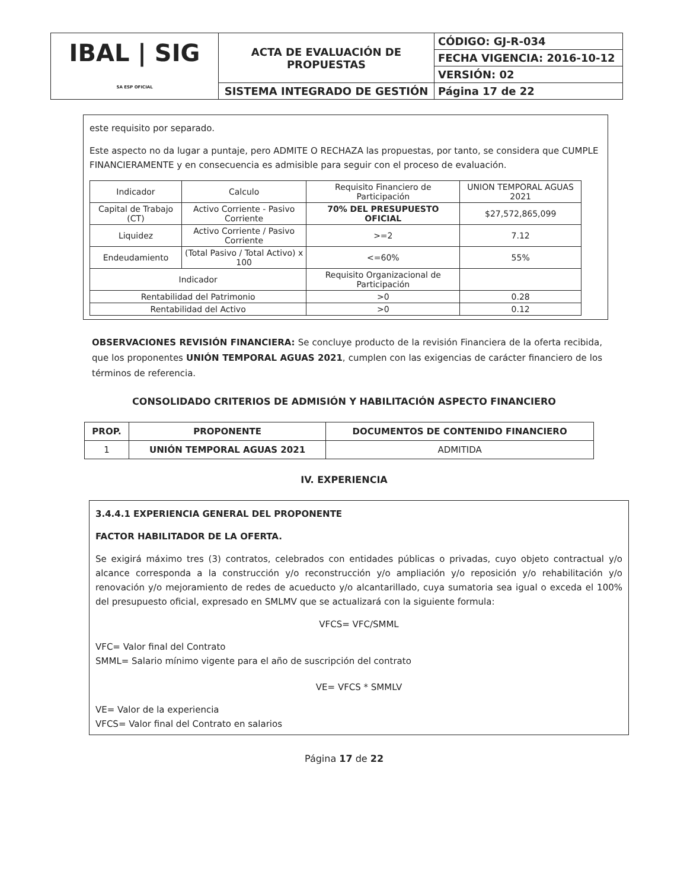| IBAL / SIG SA ESP OFICIAL | ACTA DE EVALUACIÓN DE PROPUESTAS | CÓDIGO: GJ-R-034 |
| | | FECHA VIGENCIA: 2016-10-12 |
| | | VERSIÓN: 02 |
| | SISTEMA INTEGRADO DE GESTIÓN | Página 17 de 22 |
este requisito por separado.
Este aspecto no da lugar a puntaje, pero ADMITE O RECHAZA las propuestas, por tanto, se considera que CUMPLE FINANCIERAMENTE y en consecuencia es admisible para seguir con el proceso de evaluación.
| Indicador | Calculo | Requisito Financiero de Participación | UNION TEMPORAL AGUAS 2021 |
| Capital de Trabajo (CT) | Activo Corriente - Pasivo Corriente | 70% DEL PRESUPUESTO OFICIAL | $27,572,865,099 |
| Liquidez | Activo Corriente / Pasivo Corriente | >=2 | 7.12 |
| Endeudamiento | (Total Pasivo / Total Activo) x 100 | <=60% | 55% |
| Indicador | | Requisito Organizacional de Participación | |
| Rentabilidad del Patrimonio | | >0 | 0.28 |
| Rentabilidad del Activo | | >0 | 0.12 |
OBSERVACIONES REVISIÓN FINANCIERA: Se concluye producto de la revisión Financiera de la oferta recibida, que los proponentes UNIÓN TEMPORAL AGUAS 2021, cumplen con las exigencias de carácter financiero de los términos de referencia.
CONSOLIDADO CRITERIOS DE ADMISIÓN Y HABILITACIÓN ASPECTO FINANCIERO
| PROP. | PROPONENTE | DOCUMENTOS DE CONTENIDO FINANCIERO |
| --- | --- | --- |
| 1 | UNIÓN TEMPORAL AGUAS 2021 | ADMITIDA |
IV. EXPERIENCIA
3.4.4.1 EXPERIENCIA GENERAL DEL PROPONENTE
FACTOR HABILITADOR DE LA OFERTA.
Se exigirá máximo tres (3) contratos, celebrados con entidades públicas o privadas, cuyo objeto contractual y/o alcance corresponda a la construcción y/o reconstrucción y/o ampliación y/o reposición y/o rehabilitación y/o renovación y/o mejoramiento de redes de acueducto y/o alcantarillado, cuya sumatoria sea igual o exceda el 100% del presupuesto oficial, expresado en SMLMV que se actualizará con la siguiente formula:
VFCS= VFC/SMML
VFC= Valor final del Contrato
SMML= Salario mínimo vigente para el año de suscripción del contrato
VE= VFCS * SMMLV
VE= Valor de la experiencia
VFCS= Valor final del Contrato en salarios
Página 17 de 22